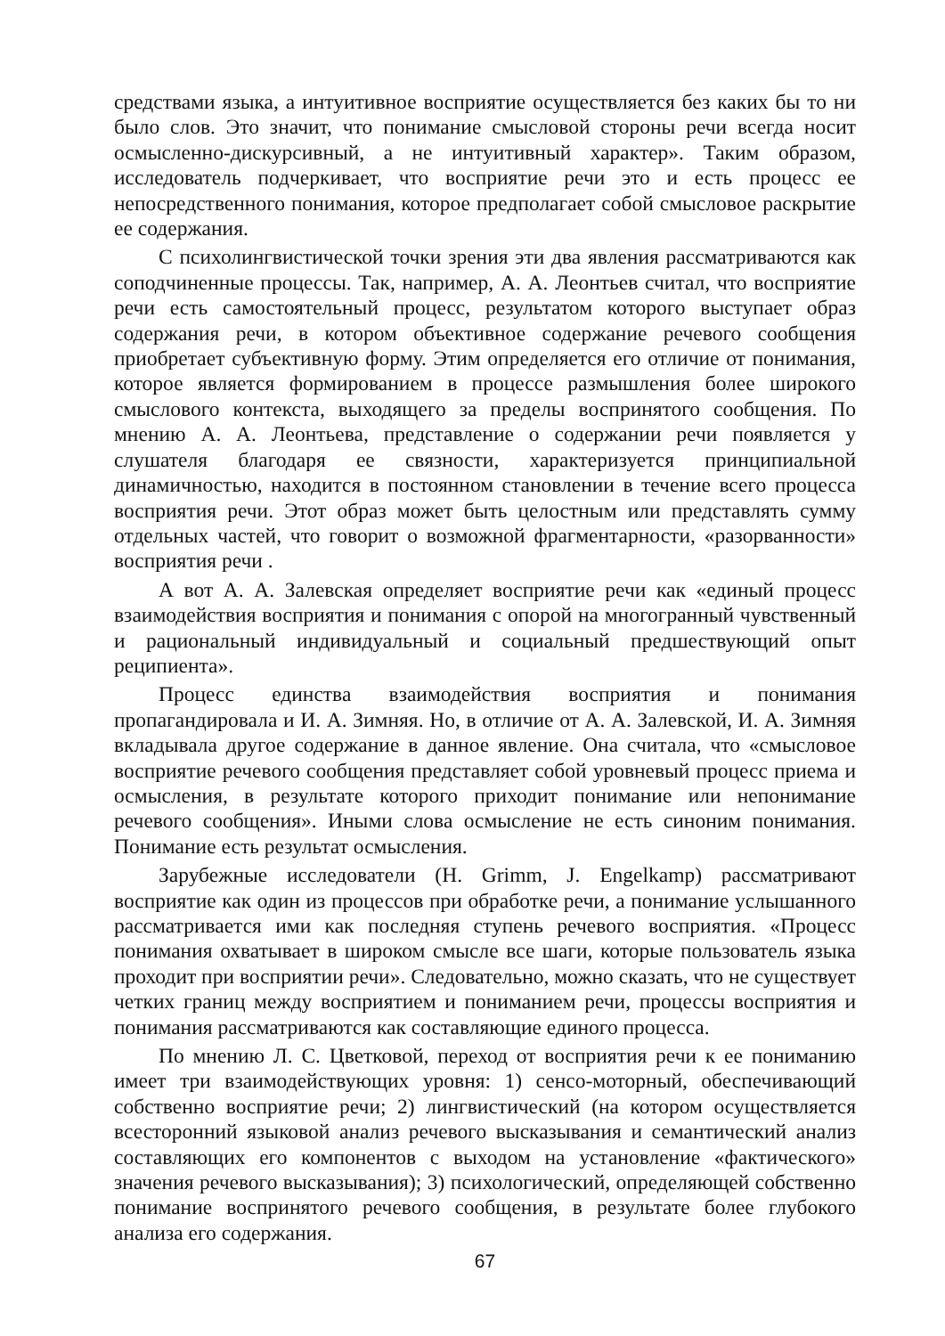средствами языка, а интуитивное восприятие осуществляется без каких бы то ни было слов. Это значит, что понимание смысловой стороны речи всегда носит осмысленно-дискурсивный, а не интуитивный характер». Таким образом, исследователь подчеркивает, что восприятие речи это и есть процесс ее непосредственного понимания, которое предполагает собой смысловое раскрытие ее содержания.
С психолингвистической точки зрения эти два явления рассматриваются как соподчиненные процессы. Так, например, А. А. Леонтьев считал, что восприятие речи есть самостоятельный процесс, результатом которого выступает образ содержания речи, в котором объективное содержание речевого сообщения приобретает субъективную форму. Этим определяется его отличие от понимания, которое является формированием в процессе размышления более широкого смыслового контекста, выходящего за пределы воспринятого сообщения. По мнению А. А. Леонтьева, представление о содержании речи появляется у слушателя благодаря ее связности, характеризуется принципиальной динамичностью, находится в постоянном становлении в течение всего процесса восприятия речи. Этот образ может быть целостным или представлять сумму отдельных частей, что говорит о возможной фрагментарности, «разорванности» восприятия речи .
А вот А. А. Залевская определяет восприятие речи как «единый процесс взаимодействия восприятия и понимания с опорой на многогранный чувственный и рациональный индивидуальный и социальный предшествующий опыт реципиента».
Процесс единства взаимодействия восприятия и понимания пропагандировала и И. А. Зимняя. Но, в отличие от А. А. Залевской, И. А. Зимняя вкладывала другое содержание в данное явление. Она считала, что «смысловое восприятие речевого сообщения представляет собой уровневый процесс приема и осмысления, в результате которого приходит понимание или непонимание речевого сообщения». Иными слова осмысление не есть синоним понимания. Понимание есть результат осмысления.
Зарубежные исследователи (H. Grimm, J. Engelkamp) рассматривают восприятие как один из процессов при обработке речи, а понимание услышанного рассматривается ими как последняя ступень речевого восприятия. «Процесс понимания охватывает в широком смысле все шаги, которые пользователь языка проходит при восприятии речи». Следовательно, можно сказать, что не существует четких границ между восприятием и пониманием речи, процессы восприятия и понимания рассматриваются как составляющие единого процесса.
По мнению Л. С. Цветковой, переход от восприятия речи к ее пониманию имеет три взаимодействующих уровня: 1) сенсо-моторный, обеспечивающий собственно восприятие речи; 2) лингвистический (на котором осуществляется всесторонний языковой анализ речевого высказывания и семантический анализ составляющих его компонентов с выходом на установление «фактического» значения речевого высказывания); 3) психологический, определяющей собственно понимание воспринятого речевого сообщения, в результате более глубокого анализа его содержания.
67